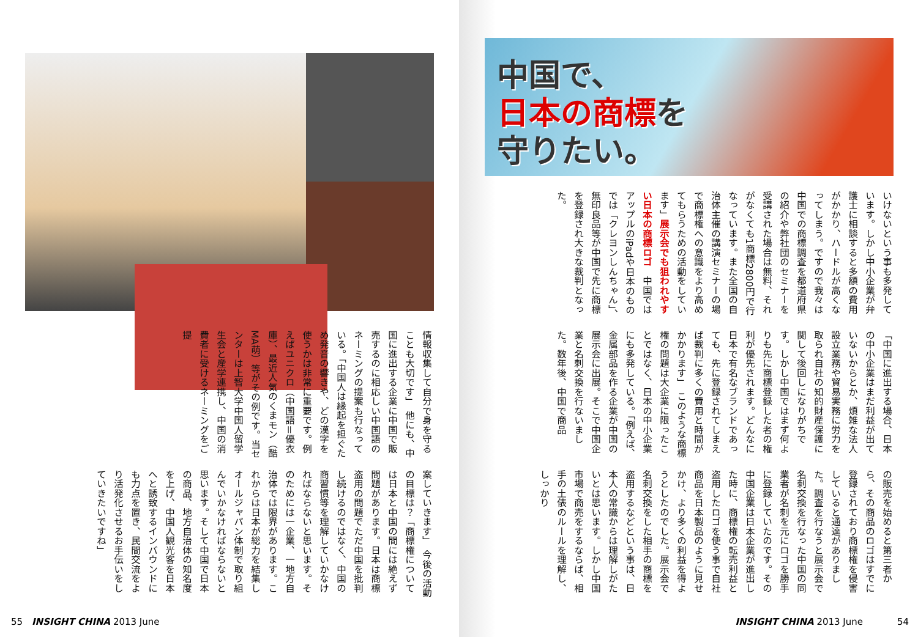中国で、
日本の商標を
守りたい。
いけないという事も多発しています。しかし中小企業が弁護士に相談すると多額の費用がかかり、ハードルが高くなってしまう。ですので我々は中国での商標調査を都道府県の紹介や弊社団のセミナーを受講された場合は無料、それがなくても1商標2800円で行なっています。また全国の自治体主催の講演セミナーの場で商標権への意識をより高めてもらうための活動をしています」展示会でも狙われやすい日本の商標ロゴ　中国ではアップルのiPadや日本のものでは「クレヨンしんちゃん」、無印良品等が中国で先に商標を登録され大きな裁判となった。
「中国に進出する場合、日本の中小企業はまだ利益が出ていないからとか、煩雑な法人設立業務や貿易実務に労力を取られ自社の知的財産保護に関して後回しになりがちです。しかし中国ではまず何よりも先に商標登録した者の権利が優先されます。どんなに日本で有名なブランドであっても、先に登録されてしまえば裁判に多くの費用と時間がかかります」　このような商標権の問題は大企業に限ったことではなく、日本の中小企業にも多発している。「例えば、金属部品を作る企業が中国の展示会に出展。そこで中国企業と名刺交換を行ないました。数年後、中国で商品
の販売を始めると第三者から、その商品のロゴはすでに登録されており商標権を侵害していると通達がありました。調査を行なうと展示会で名刺交換を行なった中国の同業者が名刺を元にロゴを勝手に登録していたのです。その中国企業は日本企業が進出した時に、商標権の転売利益と盗用したロゴを使う事で自社商品を日本製品のように見せかけ、より多くの利益を得ようとしたのでした。展示会で名刺交換をした相手の商標を盗用するなどという事は、日本人の常識からは理解しがたいとは思います。しかし中国市場で商売をするならば、相手の土俵のルールを理解し、しっかり
INSIGHT CHINA 2013 June 54
情報収集して自分で身を守ることも大切です」　他にも、中国に進出する企業に中国で販売するのに相応しい中国語のネーミングの提案も行なっている。「中国人は縁起を担ぐため発音の響きや、どの漢字を使うかは非常に重要です。例えばユニクロ（中国語＝優衣庫）、最近人気のくまモン（酷MA萌）等がその例です。当センターは上智大学中国人留学生会と産学連携し、中国の消費者に受けるネーミングをご提
案していきます」　今後の活動の目標は？「商標権については日本と中国の間には絶えず問題があります。日本は商標盗用の問題でただ中国を批判し続けるのではなく、中国の商習慣等を理解していかなければならないと思います。そのためには一企業、一地方自治体では限界があります。これからは日本が総力を結集しオールジャパン体制で取り組んでいかなければならないと思います。そして中国で日本の商品、地方自治体の知名度を上げ、中国人観光客を日本へと誘致するインバウンドにも力点を置き、民間交流をより活発化させるお手伝いをしていきたいですね」
55 INSIGHT CHINA 2013 June